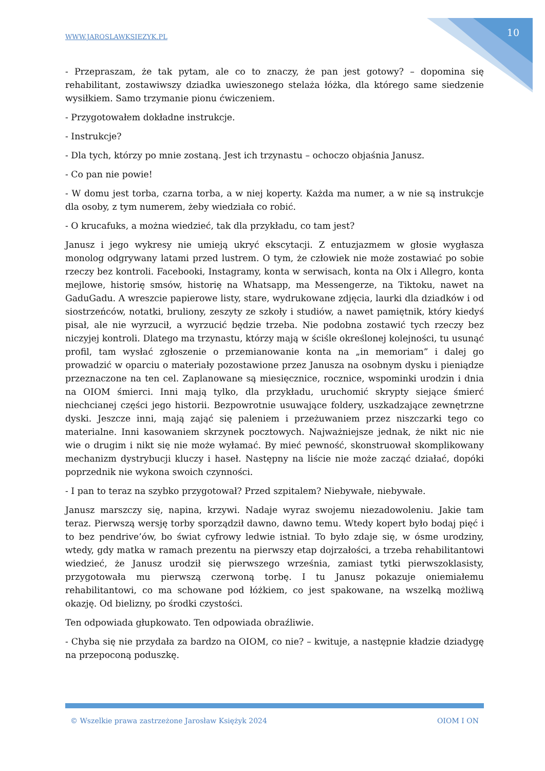WWW.JAROSLAWKSIEZYK.PL 10
- Przepraszam, że tak pytam, ale co to znaczy, że pan jest gotowy? – dopomina się rehabilitant, zostawiwszy dziadka uwieszonego stelaża łóżka, dla którego same siedzenie wysiłkiem. Samo trzymanie pionu ćwiczeniem.
- Przygotowałem dokładne instrukcje.
- Instrukcje?
- Dla tych, którzy po mnie zostaną. Jest ich trzynastu – ochoczo objaśnia Janusz.
- Co pan nie powie!
- W domu jest torba, czarna torba, a w niej koperty. Każda ma numer, a w nie są instrukcje dla osoby, z tym numerem, żeby wiedziała co robić.
- O krucafuks, a można wiedzieć, tak dla przykładu, co tam jest?
Janusz i jego wykresy nie umieją ukryć ekscytacji. Z entuzjazmem w głosie wygłasza monolog odgrywany latami przed lustrem. O tym, że człowiek nie może zostawiać po sobie rzeczy bez kontroli. Facebooki, Instagramy, konta w serwisach, konta na Olx i Allegro, konta mejlowe, historię smsów, historię na Whatsapp, ma Messengerze, na Tiktoku, nawet na GaduGadu. A wreszcie papierowe listy, stare, wydrukowane zdjęcia, laurki dla dziadków i od siostrzeńców, notatki, bruliony, zeszyty ze szkoły i studiów, a nawet pamiętnik, który kiedyś pisał, ale nie wyrzucił, a wyrzucić będzie trzeba. Nie podobna zostawić tych rzeczy bez niczyjej kontroli. Dlatego ma trzynastu, którzy mają w ściśle określonej kolejności, tu usunąć profil, tam wysłać zgłoszenie o przemianowanie konta na „in memoriam” i dalej go prowadzić w oparciu o materiały pozostawione przez Janusza na osobnym dysku i pieniądze przeznaczone na ten cel. Zaplanowane są miesięcznice, rocznice, wspominki urodzin i dnia na OIOM śmierci. Inni mają tylko, dla przykładu, uruchomić skrypty siejące śmierć niechcianej części jego historii. Bezpowrotnie usuwające foldery, uszkadzające zewnętrzne dyski. Jeszcze inni, mają zająć się paleniem i przeżuwaniem przez niszczarki tego co materialne. Inni kasowaniem skrzynek pocztowych. Najważniejsze jednak, że nikt nic nie wie o drugim i nikt się nie może wyłamać. By mieć pewność, skonstruował skomplikowany mechanizm dystrybucji kluczy i haseł. Następny na liście nie może zacząć działać, dopóki poprzednik nie wykona swoich czynności.
- I pan to teraz na szybko przygotował? Przed szpitalem? Niebywałe, niebywałe.
Janusz marszczy się, napina, krzywi. Nadaje wyraz swojemu niezadowoleniu. Jakie tam teraz. Pierwszą wersję torby sporządził dawno, dawno temu. Wtedy kopert było bodaj pięć i to bez pendrive’ów, bo świat cyfrowy ledwie istniał. To było zdaje się, w ósme urodziny, wtedy, gdy matka w ramach prezentu na pierwszy etap dojrzałości, a trzeba rehabilitantowi wiedzieć, że Janusz urodził się pierwszego września, zamiast tytki pierwszoklasisty, przygotowała mu pierwszą czerwoną torbę. I tu Janusz pokazuje oniemiałemu rehabilitantowi, co ma schowane pod łóżkiem, co jest spakowane, na wszelką możliwą okazję. Od bielizny, po środki czystości.
Ten odpowiada głupkowato. Ten odpowiada obraźliwie.
- Chyba się nie przydała za bardzo na OIOM, co nie? – kwituje, a następnie kładzie dziadygę na przepoconą poduszkę.
© Wszelkie prawa zastrzeżone Jarosław Księżyk 2024 OIOM I ON